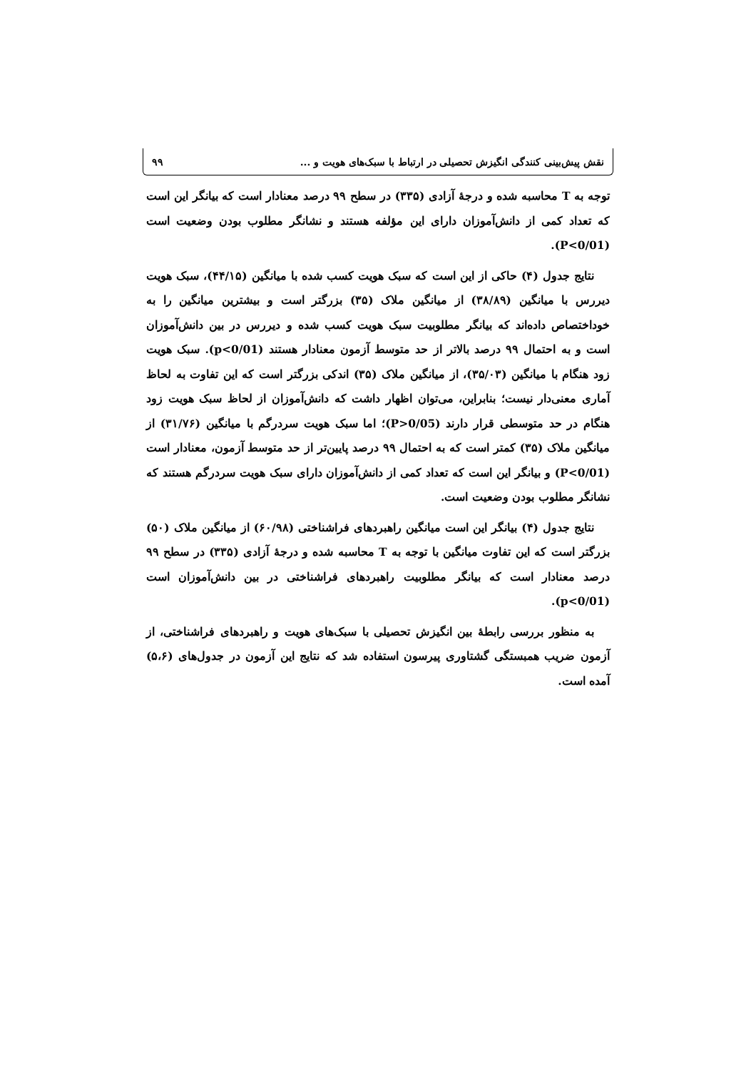نقش پیش‌بینی کنندگی انگیزش تحصیلی در ارتباط با سبک‌های هویت و ... ۹۹
توجه به T محاسبه شده و درجهٔ آزادی (۳۳۵) در سطح ۹۹ درصد معنادار است که بیانگر این است که تعداد کمی از دانش‌آموزان دارای این مؤلفه هستند و نشانگر مطلوب بودن وضعیت است (P<0/01).
نتایج جدول (۴) حاکی از این است که سبک هویت کسب شده با میانگین (۴۴/۱۵)، سبک هویت دیررس با میانگین (۳۸/۸۹) از میانگین ملاک (۳۵) بزرگتر است و بیشترین میانگین را به خوداختصاص داده‌اند که بیانگر مطلوبیت سبک هویت کسب شده و دیررس در بین دانش‌آموزان است و به احتمال ۹۹ درصد بالاتر از حد متوسط آزمون معنادار هستند (p<0/01). سبک هویت زود هنگام با میانگین (۳۵/۰۳)، از میانگین ملاک (۳۵) اندکی بزرگتر است که این تفاوت به لحاظ آماری معنی‌دار نیست؛ بنابراین، می‌توان اظهار داشت که دانش‌آموزان از لحاظ سبک هویت زود هنگام در حد متوسطی قرار دارند (P>0/05)؛ اما سبک هویت سردرگم با میانگین (۳۱/۷۶) از میانگین ملاک (۳۵) کمتر است که به احتمال ۹۹ درصد پایین‌تر از حد متوسط آزمون، معنادار است (P<0/01) و بیانگر این است که تعداد کمی از دانش‌آموزان دارای سبک هویت سردرگم هستند که نشانگر مطلوب بودن وضعیت است.
نتایج جدول (۴) بیانگر این است میانگین راهبردهای فراشناختی (۶۰/۹۸) از میانگین ملاک (۵۰) بزرگتر است که این تفاوت میانگین با توجه به T محاسبه شده و درجهٔ آزادی (۳۳۵) در سطح ۹۹ درصد معنادار است که بیانگر مطلوبیت راهبردهای فراشناختی در بین دانش‌آموزان است (p<0/01).
به منظور بررسی رابطهٔ بین انگیزش تحصیلی با سبک‌های هویت و راهبردهای فراشناختی، از آزمون ضریب همبستگی گشتاوری پیرسون استفاده شد که نتایج این آزمون در جدول‌های (۵،۶) آمده است.